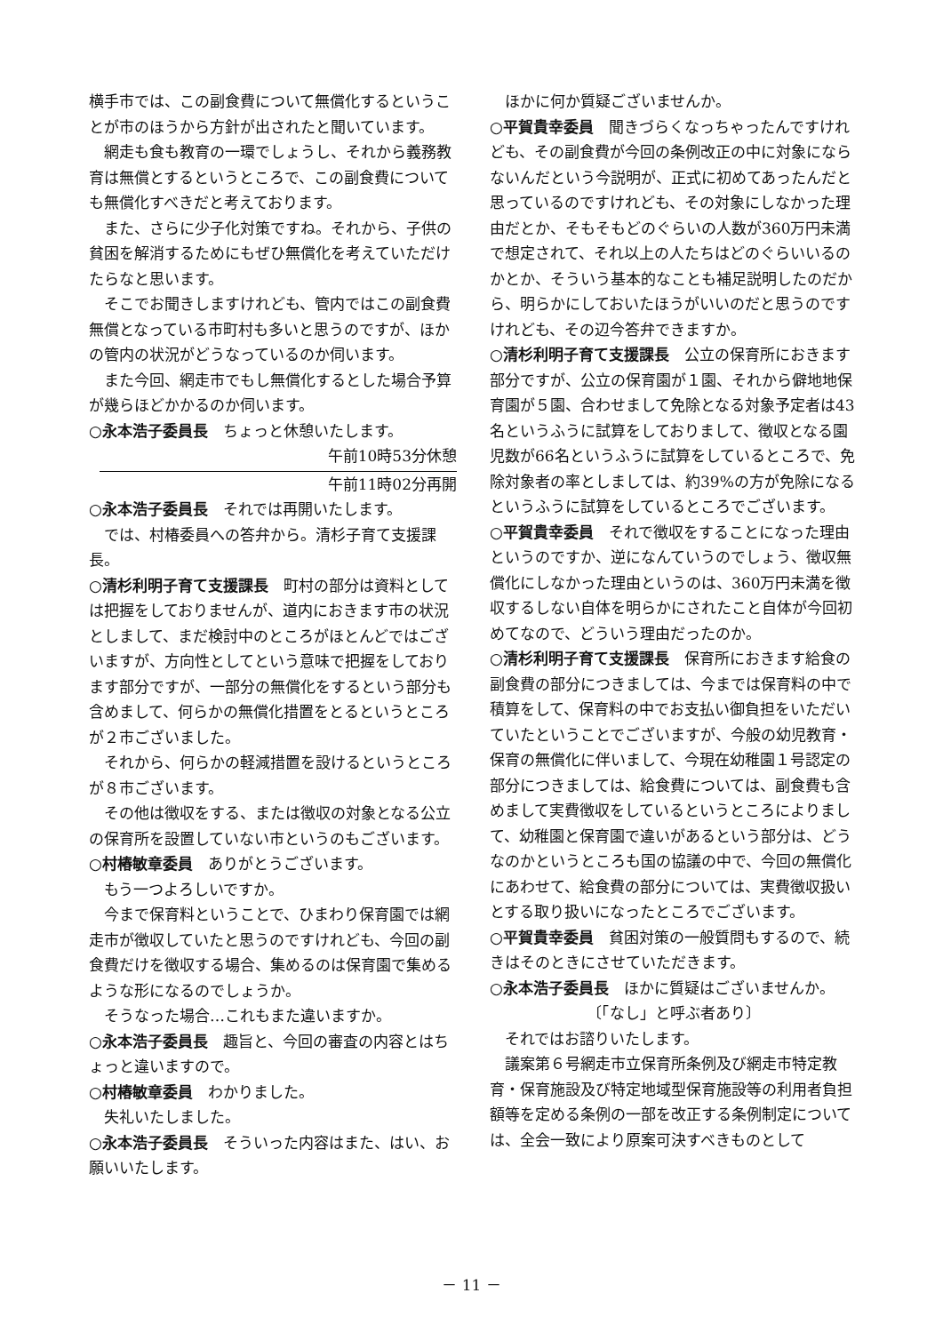横手市では、この副食費について無償化するということが市のほうから方針が出されたと聞いています。
網走も食も教育の一環でしょうし、それから義務教育は無償とするというところで、この副食費についても無償化すべきだと考えております。
また、さらに少子化対策ですね。それから、子供の貧困を解消するためにもぜひ無償化を考えていただけたらなと思います。
そこでお聞きしますけれども、管内ではこの副食費無償となっている市町村も多いと思うのですが、ほかの管内の状況がどうなっているのか伺います。
また今回、網走市でもし無償化するとした場合予算が幾らほどかかるのか伺います。
○永本浩子委員長　ちょっと休憩いたします。
午前10時53分休憩
午前11時02分再開
○永本浩子委員長　それでは再開いたします。
では、村椿委員への答弁から。清杉子育て支援課長。
○清杉利明子育て支援課長　町村の部分は資料としては把握をしておりませんが、道内におきます市の状況としまして、まだ検討中のところがほとんどではございますが、方向性としてという意味で把握をしております部分ですが、一部分の無償化をするという部分も含めまして、何らかの無償化措置をとるというところが２市ございました。
それから、何らかの軽減措置を設けるというところが８市ございます。
その他は徴収をする、または徴収の対象となる公立の保育所を設置していない市というのもございます。
○村椿敏章委員　ありがとうございます。
もう一つよろしいですか。
今まで保育料ということで、ひまわり保育園では網走市が徴収していたと思うのですけれども、今回の副食費だけを徴収する場合、集めるのは保育園で集めるような形になるのでしょうか。
そうなった場合…これもまた違いますか。
○永本浩子委員長　趣旨と、今回の審査の内容とはちょっと違いますので。
○村椿敏章委員　わかりました。
失礼いたしました。
○永本浩子委員長　そういった内容はまた、はい、お願いいたします。
ほかに何か質疑ございませんか。
○平賀貴幸委員　聞きづらくなっちゃったんですけれども、その副食費が今回の条例改正の中に対象にならないんだという今説明が、正式に初めてあったんだと思っているのですけれども、その対象にしなかった理由だとか、そもそもどのぐらいの人数が360万円未満で想定されて、それ以上の人たちはどのぐらいいるのかとか、そういう基本的なことも補足説明したのだから、明らかにしておいたほうがいいのだと思うのですけれども、その辺今答弁できますか。
○清杉利明子育て支援課長　公立の保育所におきます部分ですが、公立の保育園が１園、それから僻地地保育園が５園、合わせまして免除となる対象予定者は43名というふうに試算をしておりまして、徴収となる園児数が66名というふうに試算をしているところで、免除対象者の率としましては、約39%の方が免除になるというふうに試算をしているところでございます。
○平賀貴幸委員　それで徴収をすることになった理由というのですか、逆になんていうのでしょう、徴収無償化にしなかった理由というのは、360万円未満を徴収するしない自体を明らかにされたこと自体が今回初めてなので、どういう理由だったのか。
○清杉利明子育て支援課長　保育所におきます給食の副食費の部分につきましては、今までは保育料の中で積算をして、保育料の中でお支払い御負担をいただいていたということでございますが、今般の幼児教育・保育の無償化に伴いまして、今現在幼稚園１号認定の部分につきましては、給食費については、副食費も含めまして実費徴収をしているというところによりまして、幼稚園と保育園で違いがあるという部分は、どうなのかというところも国の協議の中で、今回の無償化にあわせて、給食費の部分については、実費徴収扱いとする取り扱いになったところでございます。
○平賀貴幸委員　貧困対策の一般質問もするので、続きはそのときにさせていただきます。
○永本浩子委員長　ほかに質疑はございませんか。
〔「なし」と呼ぶ者あり〕
それではお諮りいたします。
議案第６号網走市立保育所条例及び網走市特定教育・保育施設及び特定地域型保育施設等の利用者負担額等を定める条例の一部を改正する条例制定については、全会一致により原案可決すべきものとして
－ 11 －